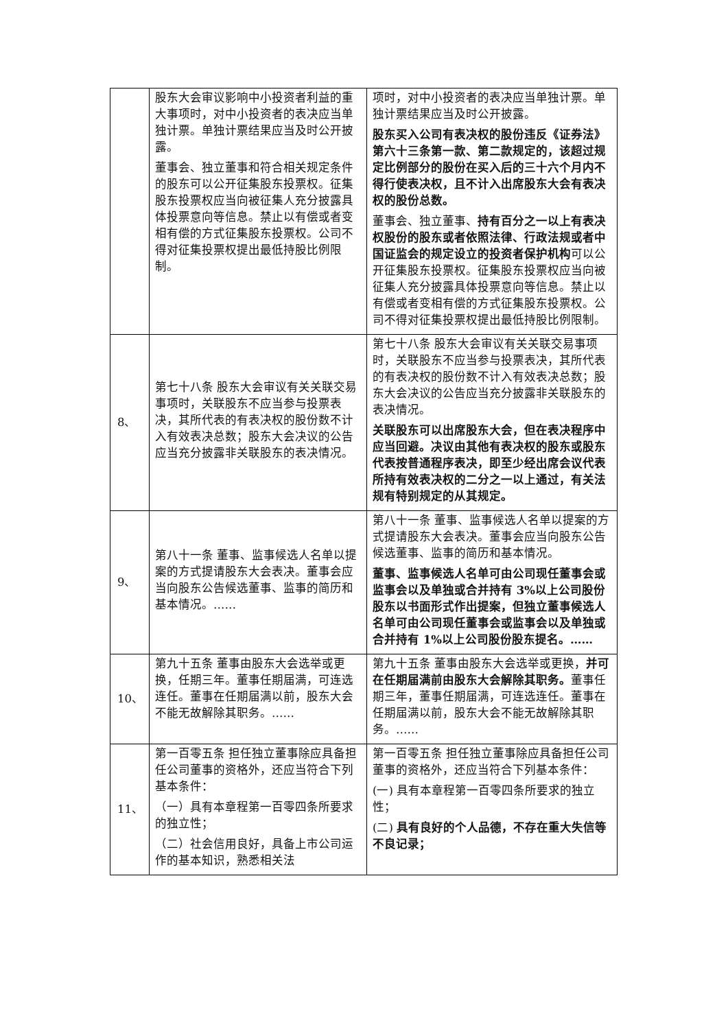| | 股东大会审议影响中小投资者利益的重大事项时，对中小投资者的表决应当单独计票。单独计票结果应当及时公开披露。 董事会、独立董事和符合相关规定条件的股东可以公开征集股东投票权。征集股东投票权应当向被征集人充分披露具体投票意向等信息。禁止以有偿或者变相有偿的方式征集股东投票权。公司不得对征集投票权提出最低持股比例限制。 | 项时，对中小投资者的表决应当单独计票。单独计票结果应当及时公开披露。 股东买入公司有表决权的股份违反《证券法》第六十三条第一款、第二款规定的，该超过规定比例部分的股份在买入后的三十六个月内不得行使表决权，且不计入出席股东大会有表决权的股份总数。 董事会、独立董事、 持有百分之一以上有表决权股份的股东或者依照法律、行政法规或者中国证监会的规定设立的投资者保护机构 可以公开征集股东投票权。征集股东投票权应当向被征集人充分披露具体投票意向等信息。禁止以有偿或者变相有偿的方式征集股东投票权。公司不得对征集投票权提出最低持股比例限制。 |
| 8、 | 第七十八条 股东大会审议有关关联交易事项时，关联股东不应当参与投票表决，其所代表的有表决权的股份数不计入有效表决总数；股东大会决议的公告应当充分披露非关联股东的表决情况。 | 第七十八条 股东大会审议有关关联交易事项时，关联股东不应当参与投票表决，其所代表的有表决权的股份数不计入有效表决总数；股东大会决议的公告应当充分披露非关联股东的表决情况。 关联股东可以出席股东大会，但在表决程序中应当回避。决议由其他有表决权的股东或股东代表按普通程序表决，即至少经出席会议代表所持有效表决权的二分之一以上通过，有关法规有特别规定的从其规定。 |
| 9、 | 第八十一条 董事、监事候选人名单以提案的方式提请股东大会表决。董事会应当向股东公告候选董事、监事的简历和基本情况。…… | 第八十一条 董事、监事候选人名单以提案的方式提请股东大会表决。董事会应当向股东公告候选董事、监事的简历和基本情况。 董事、监事候选人名单可由公司现任董事会或监事会以及单独或合并持有 3%以上公司股份股东以书面形式作出提案，但独立董事候选人名单可由公司现任董事会或监事会以及单独或合并持有 1%以上公司股份股东提名。…… |
| 10、 | 第九十五条 董事由股东大会选举或更换，任期三年。董事任期届满，可连选连任。董事在任期届满以前，股东大会不能无故解除其职务。…… | 第九十五条 董事由股东大会选举或更换， 并可在任期届满前由股东大会解除其职务。 董事任期三年，董事任期届满，可连选连任。董事在任期届满以前，股东大会不能无故解除其职务。…… |
| 11、 | 第一百零五条 担任独立董事除应具备担任公司董事的资格外，还应当符合下列基本条件： （一）具有本章程第一百零四条所要求的独立性； （二）社会信用良好，具备上市公司运作的基本知识，熟悉相关法 | 第一百零五条 担任独立董事除应具备担任公司董事的资格外，还应当符合下列基本条件： (一) 具有本章程第一百零四条所要求的独立性； (二) 具有良好的个人品德，不存在重大失信等不良记录； |